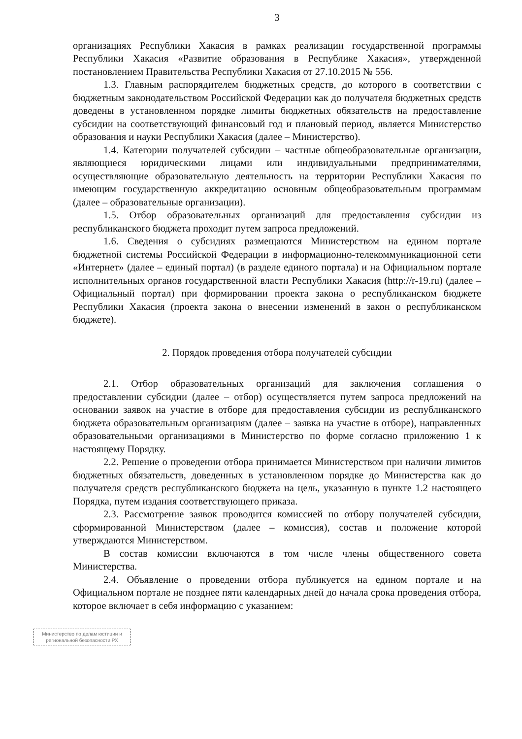3
организациях Республики Хакасия в рамках реализации государственной программы Республики Хакасия «Развитие образования в Республике Хакасия», утвержденной постановлением Правительства Республики Хакасия от 27.10.2015 № 556.
1.3. Главным распорядителем бюджетных средств, до которого в соответствии с бюджетным законодательством Российской Федерации как до получателя бюджетных средств доведены в установленном порядке лимиты бюджетных обязательств на предоставление субсидии на соответствующий финансовый год и плановый период, является Министерство образования и науки Республики Хакасия (далее – Министерство).
1.4. Категории получателей субсидии – частные общеобразовательные организации, являющиеся юридическими лицами или индивидуальными предпринимателями, осуществляющие образовательную деятельность на территории Республики Хакасия по имеющим государственную аккредитацию основным общеобразовательным программам (далее – образовательные организации).
1.5. Отбор образовательных организаций для предоставления субсидии из республиканского бюджета проходит путем запроса предложений.
1.6. Сведения о субсидиях размещаются Министерством на едином портале бюджетной системы Российской Федерации в информационно-телекоммуникационной сети «Интернет» (далее – единый портал) (в разделе единого портала) и на Официальном портале исполнительных органов государственной власти Республики Хакасия (http://r-19.ru) (далее – Официальный портал) при формировании проекта закона о республиканском бюджете Республики Хакасия (проекта закона о внесении изменений в закон о республиканском бюджете).
2. Порядок проведения отбора получателей субсидии
2.1. Отбор образовательных организаций для заключения соглашения о предоставлении субсидии (далее – отбор) осуществляется путем запроса предложений на основании заявок на участие в отборе для предоставления субсидии из республиканского бюджета образовательным организациям (далее – заявка на участие в отборе), направленных образовательными организациями в Министерство по форме согласно приложению 1 к настоящему Порядку.
2.2. Решение о проведении отбора принимается Министерством при наличии лимитов бюджетных обязательств, доведенных в установленном порядке до Министерства как до получателя средств республиканского бюджета на цель, указанную в пункте 1.2 настоящего Порядка, путем издания соответствующего приказа.
2.3. Рассмотрение заявок проводится комиссией по отбору получателей субсидии, сформированной Министерством (далее – комиссия), состав и положение которой утверждаются Министерством.
В состав комиссии включаются в том числе члены общественного совета Министерства.
2.4. Объявление о проведении отбора публикуется на едином портале и на Официальном портале не позднее пяти календарных дней до начала срока проведения отбора, которое включает в себя информацию с указанием:
Министерство по делам юстиции и региональной безопасности РХ